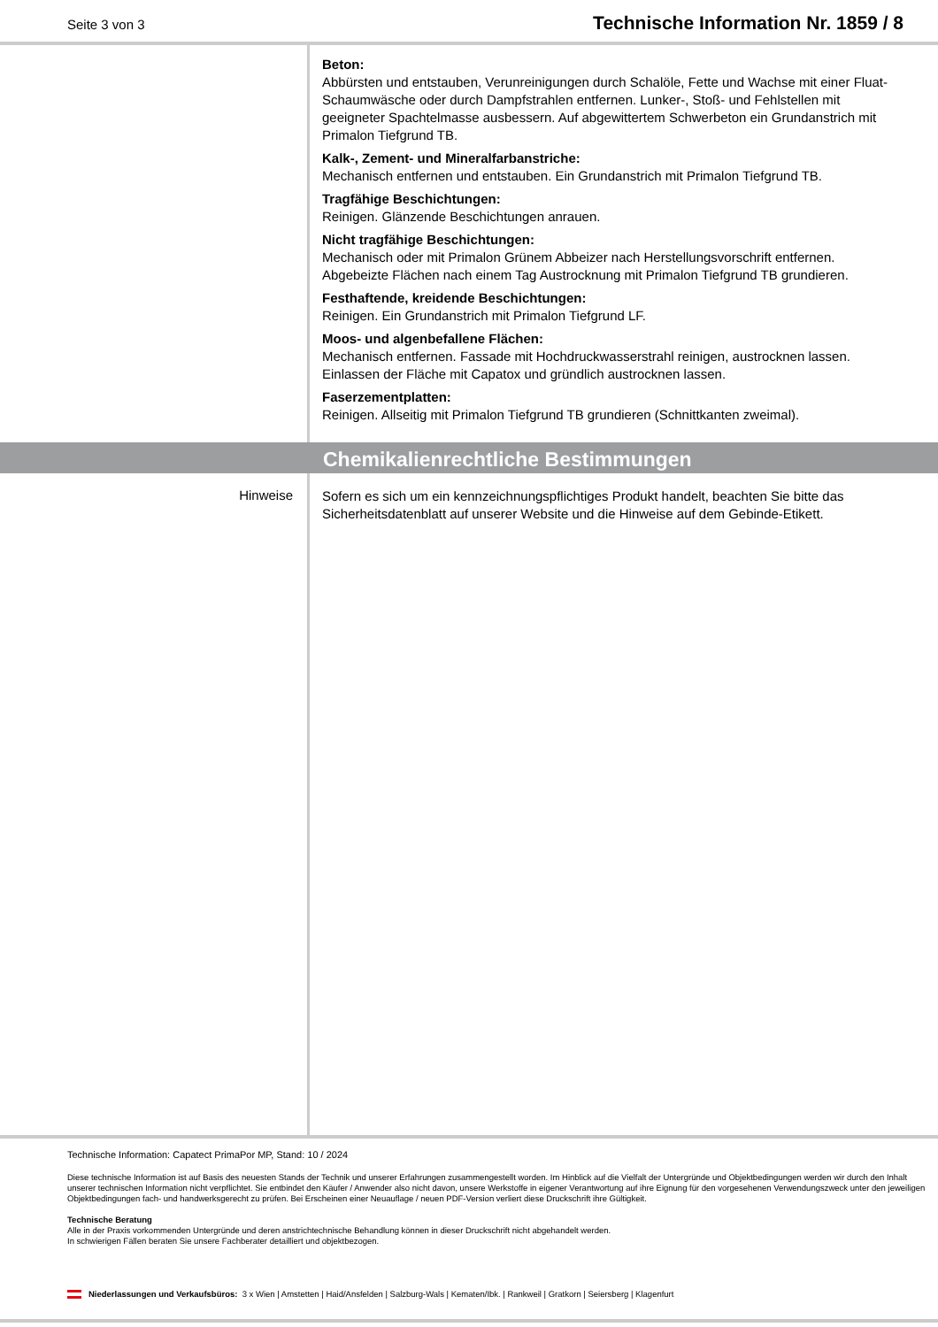Seite 3 von 3
Technische Information Nr. 1859 / 8
Beton:
Abbürsten und entstauben, Verunreinigungen durch Schalöle, Fette und Wachse mit einer Fluat-Schaumwäsche oder durch Dampfstrahlen entfernen. Lunker-, Stoß- und Fehlstellen mit geeigneter Spachtelmasse ausbessern. Auf abgewittertem Schwerbeton ein Grundanstrich mit Primalon Tiefgrund TB.
Kalk-, Zement- und Mineralfarbanstriche:
Mechanisch entfernen und entstauben. Ein Grundanstrich mit Primalon Tiefgrund TB.
Tragfähige Beschichtungen:
Reinigen. Glänzende Beschichtungen anrauen.
Nicht tragfähige Beschichtungen:
Mechanisch oder mit Primalon Grünem Abbeizer nach Herstellungsvorschrift entfernen. Abgebeizte Flächen nach einem Tag Austrocknung mit Primalon Tiefgrund TB grundieren.
Festhaftende, kreidende Beschichtungen:
Reinigen. Ein Grundanstrich mit Primalon Tiefgrund LF.
Moos- und algenbefallene Flächen:
Mechanisch entfernen. Fassade mit Hochdruckwasserstrahl reinigen, austrocknen lassen. Einlassen der Fläche mit Capatox und gründlich austrocknen lassen.
Faserzementplatten:
Reinigen. Allseitig mit Primalon Tiefgrund TB grundieren (Schnittkanten zweimal).
Chemikalienrechtliche Bestimmungen
Hinweise
Sofern es sich um ein kennzeichnungspflichtiges Produkt handelt, beachten Sie bitte das Sicherheitsdatenblatt auf unserer Website und die Hinweise auf dem Gebinde-Etikett.
Technische Information: Capatect PrimaPor MP, Stand: 10 / 2024
Diese technische Information ist auf Basis des neuesten Stands der Technik und unserer Erfahrungen zusammengestellt worden. Im Hinblick auf die Vielfalt der Untergründe und Objektbedingungen werden wir durch den Inhalt unserer technischen Information nicht verpflichtet. Sie entbindet den Käufer / Anwender also nicht davon, unsere Werkstoffe in eigener Verantwortung auf ihre Eignung für den vorgesehenen Verwendungszweck unter den jeweiligen Objektbedingungen fach- und handwerksgerecht zu prüfen. Bei Erscheinen einer Neuauflage / neuen PDF-Version verliert diese Druckschrift ihre Gültigkeit.
Technische Beratung
Alle in der Praxis vorkommenden Untergründe und deren anstrichtechnische Behandlung können in dieser Druckschrift nicht abgehandelt werden.
In schwierigen Fällen beraten Sie unsere Fachberater detailliert und objektbezogen.
Niederlassungen und Verkaufsbüros: 3 x Wien | Amstetten | Haid/Ansfelden | Salzburg-Wals | Kematen/Ibk. | Rankweil | Gratkorn | Seiersberg | Klagenfurt